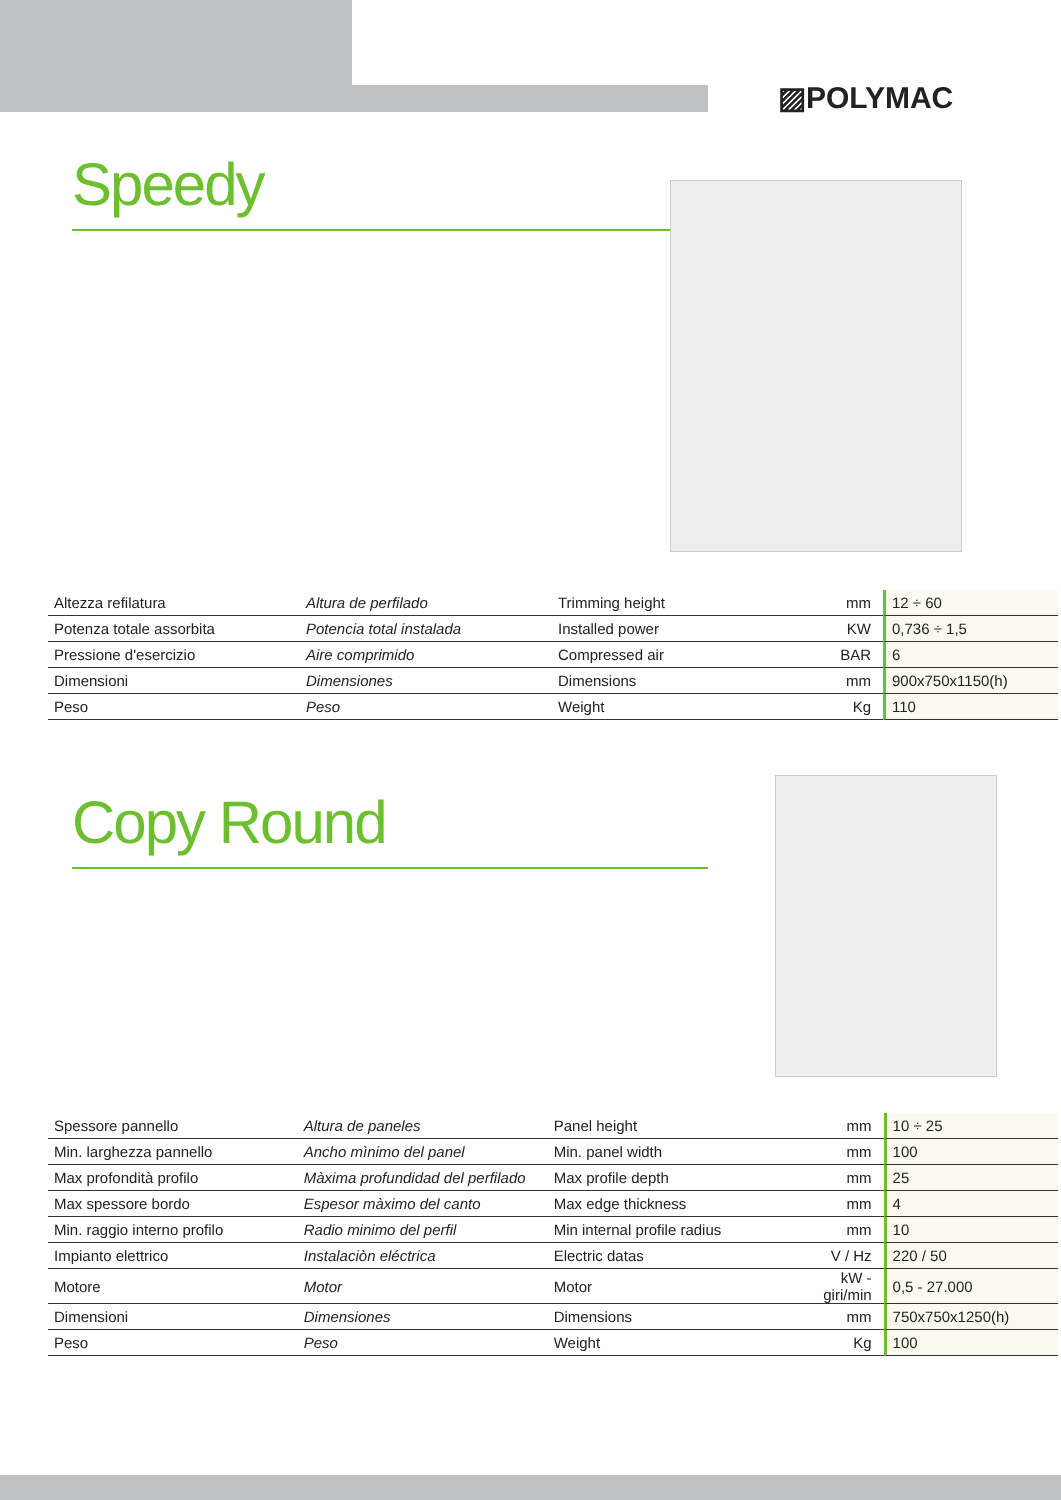▨POLYMAC
Speedy
| Altezza refilatura | Altura de perfilado | Trimming height | mm | 12 ÷ 60 |
| Potenza totale assorbita | Potencia total instalada | Installed power | KW | 0,736 ÷ 1,5 |
| Pressione d'esercizio | Aire comprimido | Compressed air | BAR | 6 |
| Dimensioni | Dimensiones | Dimensions | mm | 900x750x1150(h) |
| Peso | Peso | Weight | Kg | 110 |
Copy Round
| Spessore pannello | Altura de paneles | Panel height | mm | 10 ÷ 25 |
| Min. larghezza pannello | Ancho mìnimo del panel | Min. panel width | mm | 100 |
| Max profondità profilo | Màxima profundidad del perfilado | Max profile depth | mm | 25 |
| Max spessore bordo | Espesor màximo del canto | Max edge thickness | mm | 4 |
| Min. raggio interno profilo | Radio minimo del perfil | Min internal profile radius | mm | 10 |
| Impianto elettrico | Instalaciòn eléctrica | Electric datas | V / Hz | 220 / 50 |
| Motore | Motor | Motor | kW - giri/min | 0,5 - 27.000 |
| Dimensioni | Dimensiones | Dimensions | mm | 750x750x1250(h) |
| Peso | Peso | Weight | Kg | 100 |